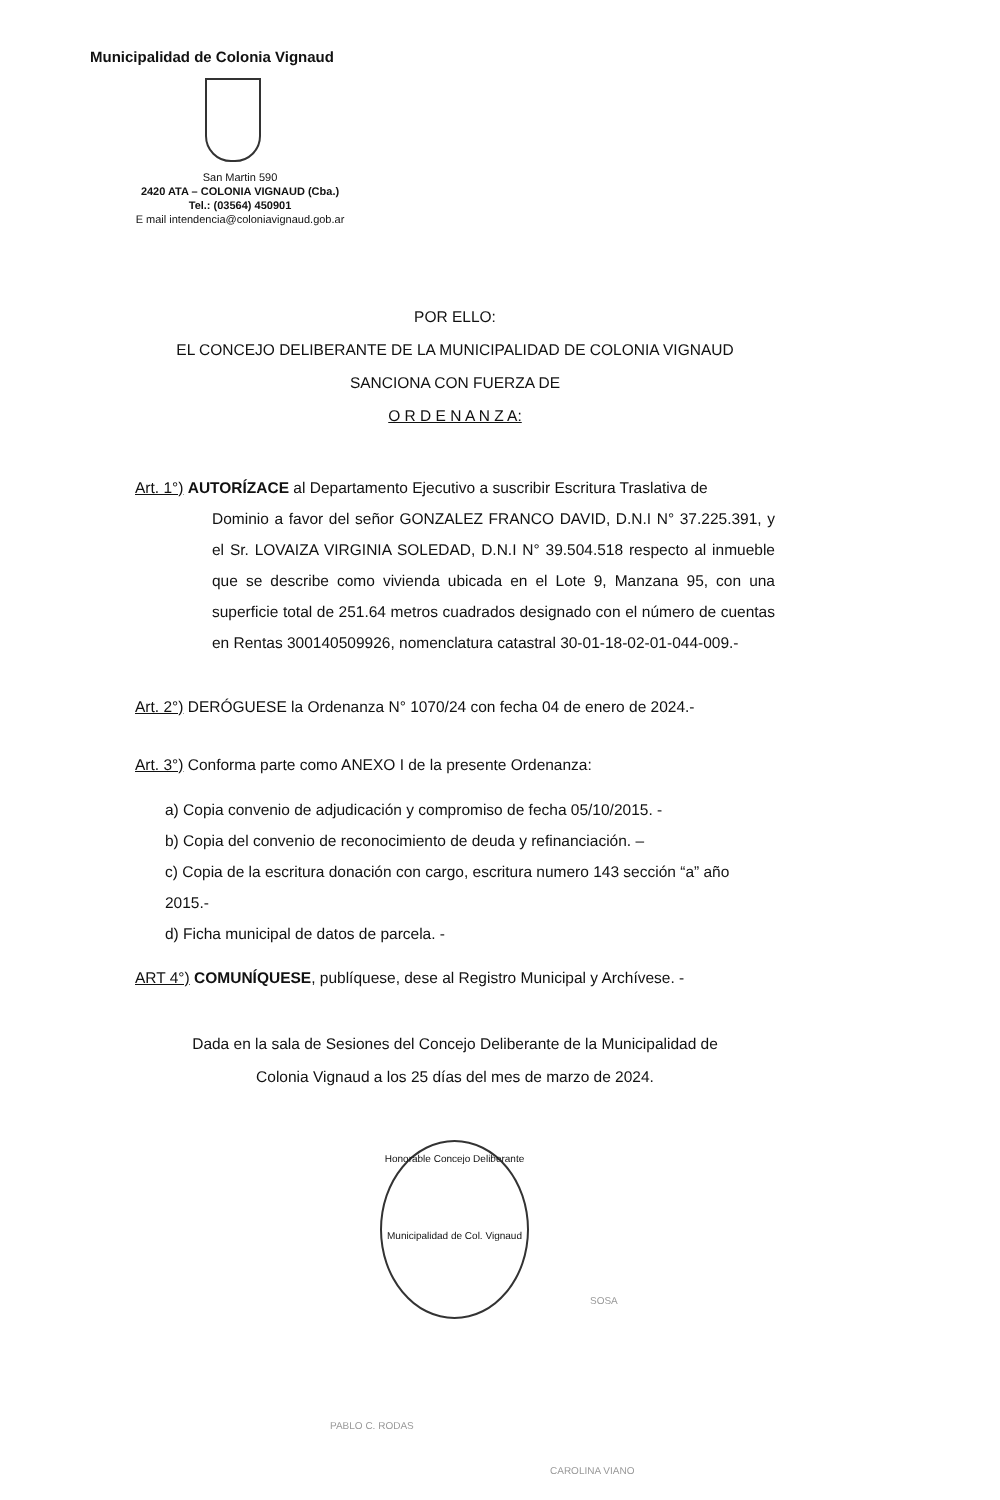Municipalidad de Colonia Vignaud
San Martin 590
2420 ATA – COLONIA VIGNAUD (Cba.)
Tel.: (03564) 450901
E mail intendencia@coloniavignaud.gob.ar
POR ELLO:
EL CONCEJO DELIBERANTE DE LA MUNICIPALIDAD DE COLONIA VIGNAUD
SANCIONA CON FUERZA DE
O R D E N A N Z A:
Art. 1°) AUTORÍZACE al Departamento Ejecutivo a suscribir Escritura Traslativa de
Dominio a favor del señor GONZALEZ FRANCO DAVID, D.N.I N° 37.225.391, y el Sr. LOVAIZA VIRGINIA SOLEDAD, D.N.I N° 39.504.518 respecto al inmueble que se describe como vivienda ubicada en el Lote 9, Manzana 95, con una superficie total de 251.64 metros cuadrados designado con el número de cuentas en Rentas 300140509926, nomenclatura catastral 30-01-18-02-01-044-009.-
Art. 2°) DERÓGUESE la Ordenanza N° 1070/24 con fecha 04 de enero de 2024.-
Art. 3°) Conforma parte como ANEXO I de la presente Ordenanza:
a) Copia convenio de adjudicación y compromiso de fecha 05/10/2015. -
b) Copia del convenio de reconocimiento de deuda y refinanciación. –
c) Copia de la escritura donación con cargo, escritura numero 143 sección “a” año 2015.-
d) Ficha municipal de datos de parcela. -
ART 4°) COMUNÍQUESE, publíquese, dese al Registro Municipal y Archívese. -
Dada en la sala de Sesiones del Concejo Deliberante de la Municipalidad de
Colonia Vignaud a los 25 días del mes de marzo de 2024.
Honorable Concejo Deliberante
Municipalidad de Col. Vignaud
PABLO C. RODAS
CAROLINA VIANO
SOSA